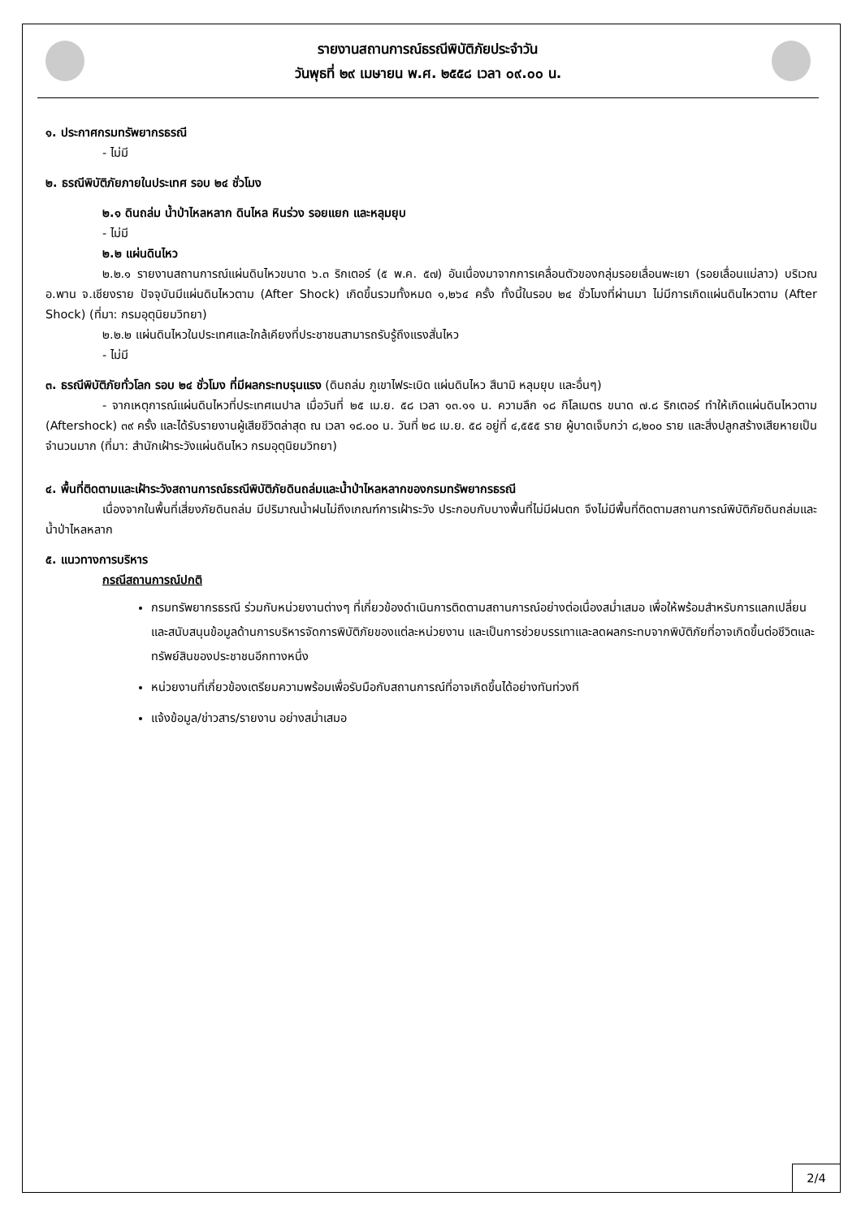รายงานสถานการณ์ธรณีพิบัติภัยประจำวัน
วันพุธที่ ๒๙ เมษายน พ.ศ. ๒๕๕๘ เวลา ๐๙.๐๐ น.
๑. ประกาศกรมทรัพยากรธรณี
- ไม่มี
๒. ธรณีพิบัติภัยภายในประเทศ รอบ ๒๔ ชั่วโมง
๒.๑ ดินถล่ม น้ำป่าไหลหลาก ดินไหล หินร่วง รอยแยก และหลุมยุบ
- ไม่มี
๒.๒ แผ่นดินไหว
๒.๒.๑ รายงานสถานการณ์แผ่นดินไหวขนาด ๖.๓ ริกเตอร์ (๕ พ.ค. ๕๗) อันเนื่องมาจากการเคลื่อนตัวของกลุ่มรอยเลื่อนพะเยา (รอยเลื่อนแม่ลาว) บริเวณ อ.พาน จ.เชียงราย ปัจจุบันมีแผ่นดินไหวตาม (After Shock) เกิดขึ้นรวมทั้งหมด ๑,๒๖๔ ครั้ง ทั้งนี้ในรอบ ๒๔ ชั่วโมงที่ผ่านมา ไม่มีการเกิดแผ่นดินไหวตาม (After Shock) (ที่มา: กรมอุตุนิยมวิทยา)
๒.๒.๒ แผ่นดินไหวในประเทศและใกล้เคียงที่ประชาชนสามารถรับรู้ถึงแรงสั่นไหว
- ไม่มี
๓. ธรณีพิบัติภัยทั่วโลก รอบ ๒๔ ชั่วโมง ที่มีผลกระทบรุนแรง (ดินถล่ม ภูเขาไฟระเบิด แผ่นดินไหว สึนามิ หลุมยุบ และอื่นๆ)
- จากเหตุการณ์แผ่นดินไหวที่ประเทศเนปาล เมื่อวันที่ ๒๕ เม.ย. ๕๘ เวลา ๑๓.๑๑ น. ความลึก ๑๘ กิโลเมตร ขนาด ๗.๘ ริกเตอร์ ทำให้เกิดแผ่นดินไหวตาม (Aftershock) ๓๙ ครั้ง และได้รับรายงานผู้เสียชีวิตล่าสุด ณ เวลา ๑๘.๐๐ น. วันที่ ๒๘ เม.ย. ๕๘ อยู่ที่ ๔,๕๕๕ ราย ผู้บาดเจ็บกว่า ๘,๒๐๐ ราย และสิ่งปลูกสร้างเสียหายเป็นจำนวนมาก (ที่มา: สำนักเฝ้าระวังแผ่นดินไหว กรมอุตุนิยมวิทยา)
๔. พื้นที่ติดตามและเฝ้าระวังสถานการณ์ธรณีพิบัติภัยดินถล่มและน้ำป่าไหลหลากของกรมทรัพยากรธรณี
เนื่องจากในพื้นที่เสี่ยงภัยดินถล่ม มีปริมาณน้ำฝนไม่ถึงเกณฑ์การเฝ้าระวัง ประกอบกับบางพื้นที่ไม่มีฝนตก จึงไม่มีพื้นที่ติดตามสถานการณ์พิบัติภัยดินถล่มและน้ำป่าไหลหลาก
๕. แนวทางการบริหาร
กรณีสถานการณ์ปกติ
กรมทรัพยากรธรณี ร่วมกับหน่วยงานต่างๆ ที่เกี่ยวข้องดำเนินการติดตามสถานการณ์อย่างต่อเนื่องสม่ำเสมอ เพื่อให้พร้อมสำหรับการแลกเปลี่ยนและสนับสนุนข้อมูลด้านการบริหารจัดการพิบัติภัยของแต่ละหน่วยงาน และเป็นการช่วยบรรเทาและลดผลกระทบจากพิบัติภัยที่อาจเกิดขึ้นต่อชีวิตและทรัพย์สินของประชาชนอีกทางหนึ่ง
หน่วยงานที่เกี่ยวข้องเตรียมความพร้อมเพื่อรับมือกับสถานการณ์ที่อาจเกิดขึ้นได้อย่างทันท่วงที
แจ้งข้อมูล/ข่าวสาร/รายงาน อย่างสม่ำเสมอ
2/4